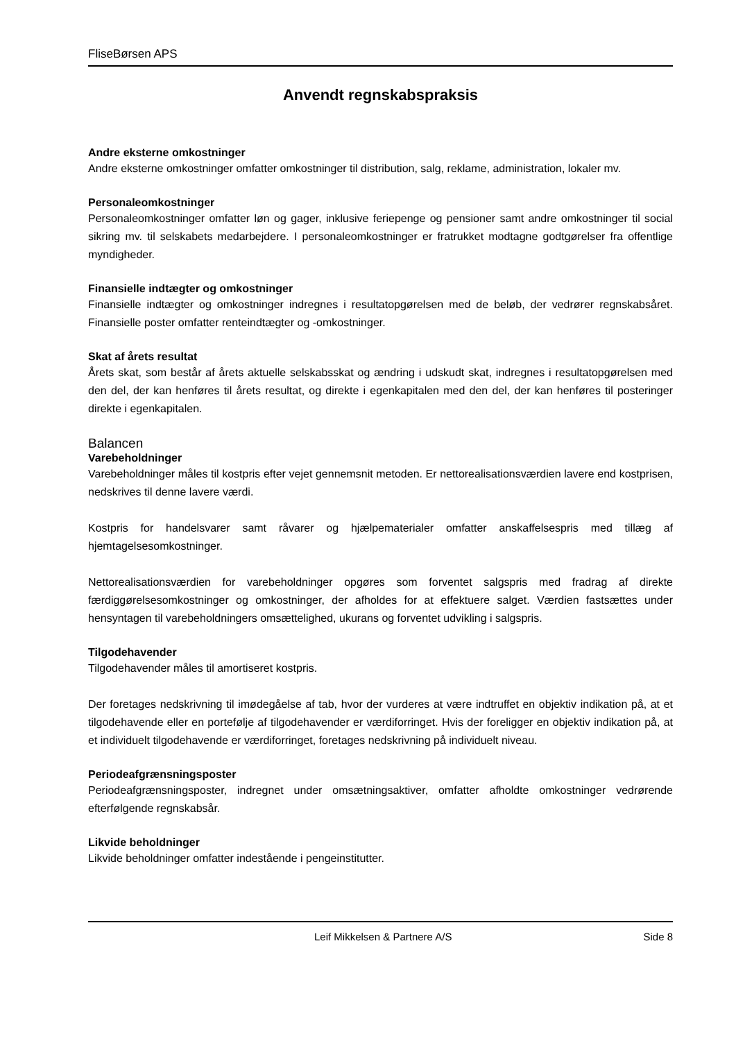FliseBørsen APS
Anvendt regnskabspraksis
Andre eksterne omkostninger
Andre eksterne omkostninger omfatter omkostninger til distribution, salg, reklame, administration, lokaler mv.
Personaleomkostninger
Personaleomkostninger omfatter løn og gager, inklusive feriepenge og pensioner samt andre omkostninger til social sikring mv. til selskabets medarbejdere. I personaleomkostninger er fratrukket modtagne godtgørelser fra offentlige myndigheder.
Finansielle indtægter og omkostninger
Finansielle indtægter og omkostninger indregnes i resultatopgørelsen med de beløb, der vedrører regnskabsåret. Finansielle poster omfatter renteindtægter og -omkostninger.
Skat af årets resultat
Årets skat, som består af årets aktuelle selskabsskat og ændring i udskudt skat, indregnes i resultatopgørelsen med den del, der kan henføres til årets resultat, og direkte i egenkapitalen med den del, der kan henføres til posteringer direkte i egenkapitalen.
Balancen
Varebeholdninger
Varebeholdninger måles til kostpris efter vejet gennemsnit metoden. Er nettorealisationsværdien lavere end kostprisen, nedskrives til denne lavere værdi.
Kostpris for handelsvarer samt råvarer og hjælpematerialer omfatter anskaffelsespris med tillæg af hjemtagelsesomkostninger.
Nettorealisationsværdien for varebeholdninger opgøres som forventet salgspris med fradrag af direkte færdiggørelsesomkostninger og omkostninger, der afholdes for at effektuere salget. Værdien fastsættes under hensyntagen til varebeholdningers omsættelighed, ukurans og forventet udvikling i salgspris.
Tilgodehavender
Tilgodehavender måles til amortiseret kostpris.
Der foretages nedskrivning til imødegåelse af tab, hvor der vurderes at være indtruffet en objektiv indikation på, at et tilgodehavende eller en portefølje af tilgodehavender er værdiforringet. Hvis der foreligger en objektiv indikation på, at et individuelt tilgodehavende er værdiforringet, foretages nedskrivning på individuelt niveau.
Periodeafgrænsningsposter
Periodeafgrænsningsposter, indregnet under omsætningsaktiver, omfatter afholdte omkostninger vedrørende efterfølgende regnskabsår.
Likvide beholdninger
Likvide beholdninger omfatter indestående i pengeinstitutter.
Leif Mikkelsen & Partnere A/S Side 8